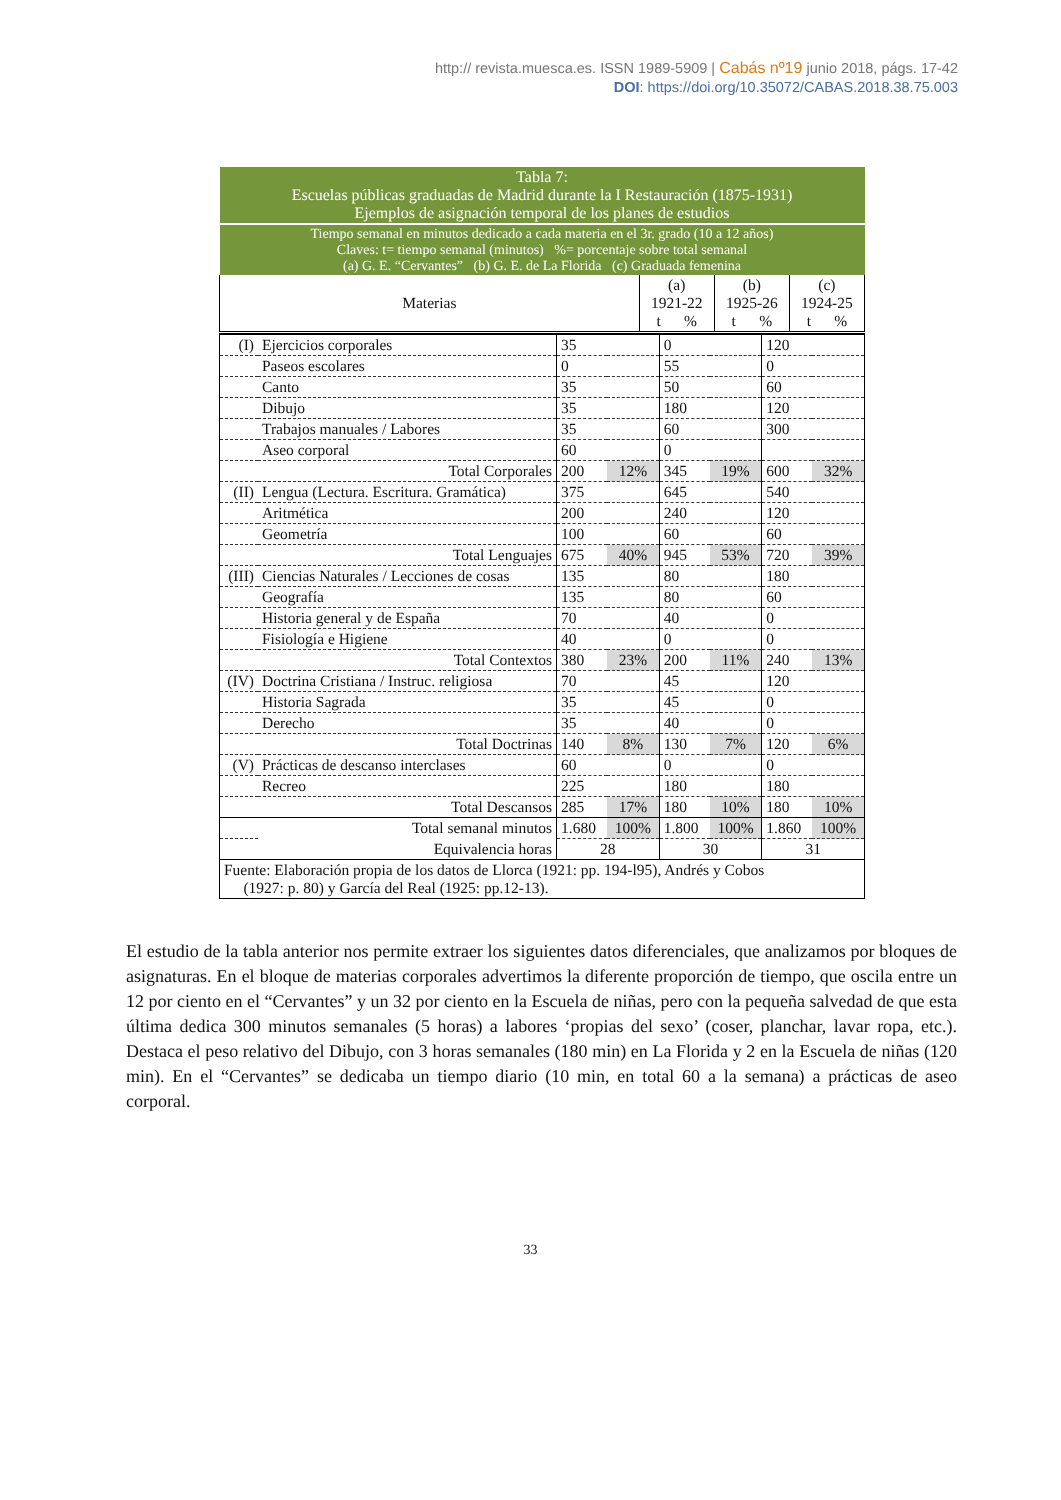http:// revista.muesca.es. ISSN 1989-5909 | Cabás nº19 junio 2018, págs. 17-42
DOI: https://doi.org/10.35072/CABAS.2018.38.75.003
| Tabla 7: Escuelas públicas graduadas de Madrid durante la I Restauración (1875-1931) Ejemplos de asignación temporal de los planes de estudios | | | |
| Tiempo semanal en minutos dedicado a cada materia en el 3r. grado (10 a 12 años) Claves: t= tiempo semanal (minutos) %= porcentaje sobre total semanal (a) G. E. “Cervantes” (b) G. E. de La Florida (c) Graduada femenina | | | |
| Materias | (a) 1921-22 t % | (b) 1925-26 t % | (c) 1924-25 t % |
| (I) | Ejercicios corporales | 35 | | 0 | | 120 | |
| | Paseos escolares | 0 | | 55 | | 0 | |
| | Canto | 35 | | 50 | | 60 | |
| | Dibujo | 35 | | 180 | | 120 | |
| | Trabajos manuales / Labores | 35 | | 60 | | 300 | |
| | Aseo corporal | 60 | | 0 | | | |
| | Total Corporales | 200 | 12% | 345 | 19% | 600 | 32% |
| (II) | Lengua (Lectura. Escritura. Gramática) | 375 | | 645 | | 540 | |
| | Aritmética | 200 | | 240 | | 120 | |
| | Geometría | 100 | | 60 | | 60 | |
| | Total Lenguajes | 675 | 40% | 945 | 53% | 720 | 39% |
| (III) | Ciencias Naturales / Lecciones de cosas | 135 | | 80 | | 180 | |
| | Geografía | 135 | | 80 | | 60 | |
| | Historia general y de España | 70 | | 40 | | 0 | |
| | Fisiología e Higiene | 40 | | 0 | | 0 | |
| | Total Contextos | 380 | 23% | 200 | 11% | 240 | 13% |
| (IV) | Doctrina Cristiana / Instruc. religiosa | 70 | | 45 | | 120 | |
| | Historia Sagrada | 35 | | 45 | | 0 | |
| | Derecho | 35 | | 40 | | 0 | |
| | Total Doctrinas | 140 | 8% | 130 | 7% | 120 | 6% |
| (V) | Prácticas de descanso interclases | 60 | | 0 | | 0 | |
| | Recreo | 225 | | 180 | | 180 | |
| | Total Descansos | 285 | 17% | 180 | 10% | 180 | 10% |
| | Total semanal minutos | 1.680 | 100% | 1.800 | 100% | 1.860 | 100% |
| | Equivalencia horas | 28 | | 30 | | 31 | |
| Fuente: Elaboración propia de los datos de Llorca (1921: pp. 194-l95), Andrés y Cobos (1927: p. 80) y García del Real (1925: pp.12-13). | | | | | | | |
El estudio de la tabla anterior nos permite extraer los siguientes datos diferenciales, que analizamos por bloques de asignaturas. En el bloque de materias corporales advertimos la diferente proporción de tiempo, que oscila entre un 12 por ciento en el “Cervantes” y un 32 por ciento en la Escuela de niñas, pero con la pequeña salvedad de que esta última dedica 300 minutos semanales (5 horas) a labores ‘propias del sexo’ (coser, planchar, lavar ropa, etc.). Destaca el peso relativo del Dibujo, con 3 horas semanales (180 min) en La Florida y 2 en la Escuela de niñas (120 min). En el “Cervantes” se dedicaba un tiempo diario (10 min, en total 60 a la semana) a prácticas de aseo corporal.
33